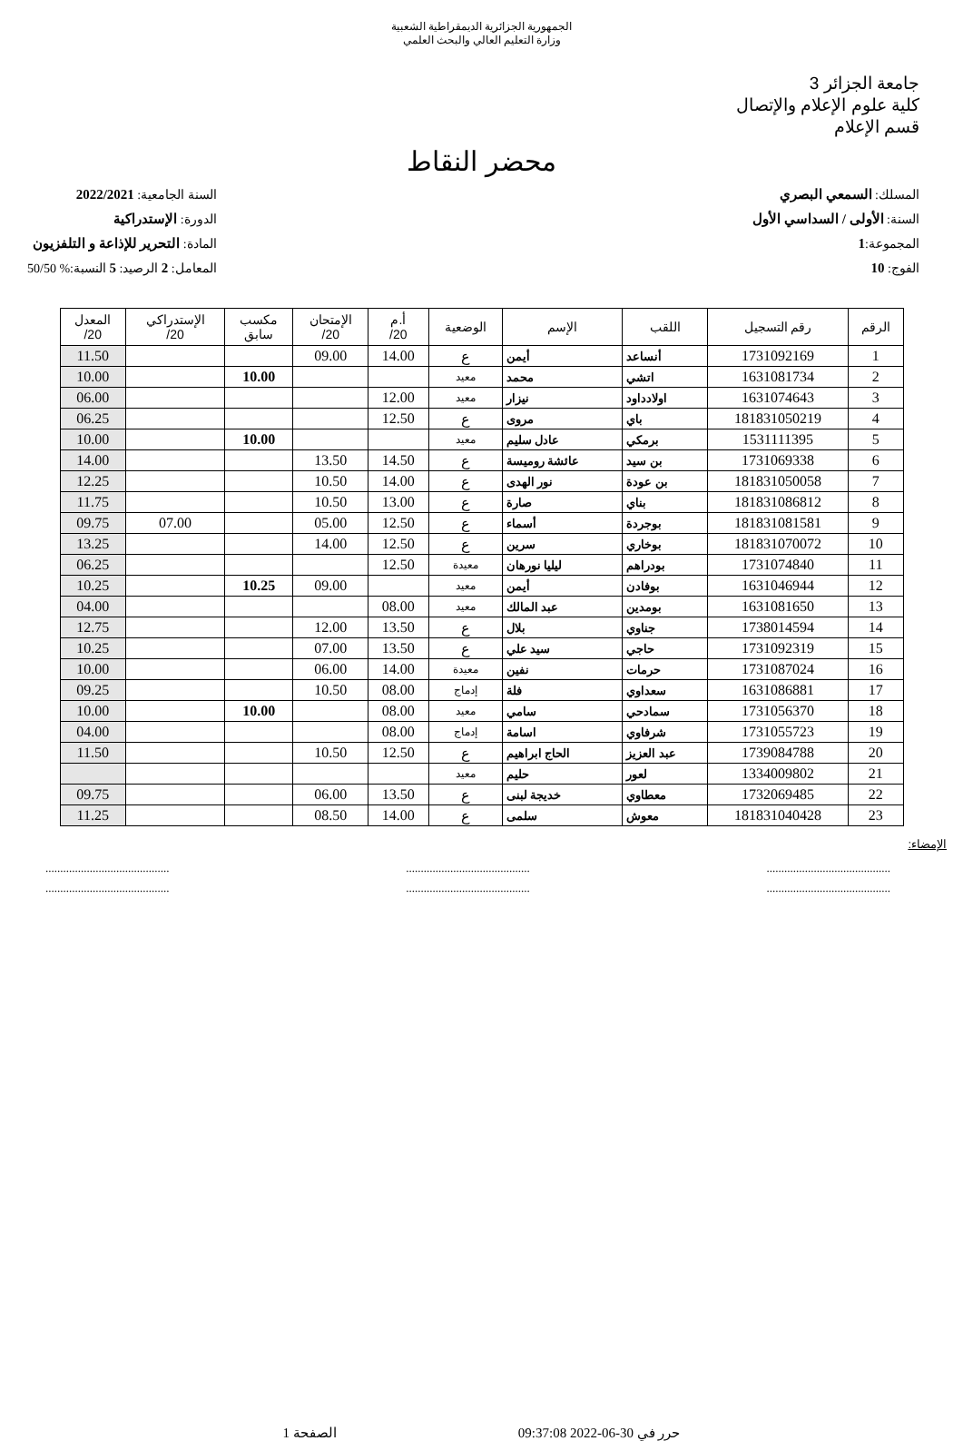الجمهورية الجزائرية الديمقراطية الشعبية
وزارة التعليم العالي والبحث العلمي
جامعة الجزائر 3
كلية علوم الإعلام والإتصال
قسم الإعلام
محضر النقاط
المسلك: السمعي البصري
السنة: الأولى / السداسي الأول
المجموعة:1
الفوج: 10
السنة الجامعية: 2022/2021
الدورة: الإستدراكية
المادة: التحرير للإذاعة و التلفزيون
المعامل: 2 الرصيد: 5 النسبة:% 50/50
| الرقم | رقم التسجيل | اللقب | الإسم | الوضعية | أ.م 20/ | الإمتحان 20/ | مكسب سابق | الإستدراكي 20/ | المعدل 20/ |
| --- | --- | --- | --- | --- | --- | --- | --- | --- | --- |
| 1 | 1731092169 | أنساعد | أيمن | ع | 14.00 | 09.00 | | | 11.50 |
| 2 | 1631081734 | اتشي | محمد | معيد | | | 10.00 | | 10.00 |
| 3 | 1631074643 | اولادداود | نيزار | معيد | 12.00 | | | | 06.00 |
| 4 | 181831050219 | باي | مروى | ع | 12.50 | | | | 06.25 |
| 5 | 1531111395 | برمكي | عادل سليم | معيد | | | 10.00 | | 10.00 |
| 6 | 1731069338 | بن سيد | عائشة روميسة | ع | 14.50 | 13.50 | | | 14.00 |
| 7 | 181831050058 | بن عودة | نور الهدى | ع | 14.00 | 10.50 | | | 12.25 |
| 8 | 181831086812 | بناي | صارة | ع | 13.00 | 10.50 | | | 11.75 |
| 9 | 181831081581 | بوجردة | أسماء | ع | 12.50 | 05.00 | | 07.00 | 09.75 |
| 10 | 181831070072 | بوخاري | سرين | ع | 12.50 | 14.00 | | | 13.25 |
| 11 | 1731074840 | بودراهم | ليليا نورهان | معيدة | 12.50 | | | | 06.25 |
| 12 | 1631046944 | بوفادن | أيمن | معيد | | 09.00 | 10.25 | | 10.25 |
| 13 | 1631081650 | بومدين | عبد المالك | معيد | 08.00 | | | | 04.00 |
| 14 | 1738014594 | جناوي | بلال | ع | 13.50 | 12.00 | | | 12.75 |
| 15 | 1731092319 | حاجي | سيد علي | ع | 13.50 | 07.00 | | | 10.25 |
| 16 | 1731087024 | حرمات | نفين | معيدة | 14.00 | 06.00 | | | 10.00 |
| 17 | 1631086881 | سعداوي | فلة | إدماج | 08.00 | 10.50 | | | 09.25 |
| 18 | 1731056370 | سمادحي | سامي | معيد | 08.00 | | 10.00 | | 10.00 |
| 19 | 1731055723 | شرفاوي | اسامة | إدماج | 08.00 | | | | 04.00 |
| 20 | 1739084788 | عبد العزيز | الحاج ابراهيم | ع | 12.50 | 10.50 | | | 11.50 |
| 21 | 1334009802 | لعور | حليم | معيد | | | | | |
| 22 | 1732069485 | معطاوي | خديجة لبنى | ع | 13.50 | 06.00 | | | 09.75 |
| 23 | 181831040428 | معوش | سلمى | ع | 14.00 | 08.50 | | | 11.25 |
الإمضاء:
..........................................
..........................................
..........................................
..........................................
..........................................
..........................................
حرر في 30-06-2022 09:37:08 الصفحة 1